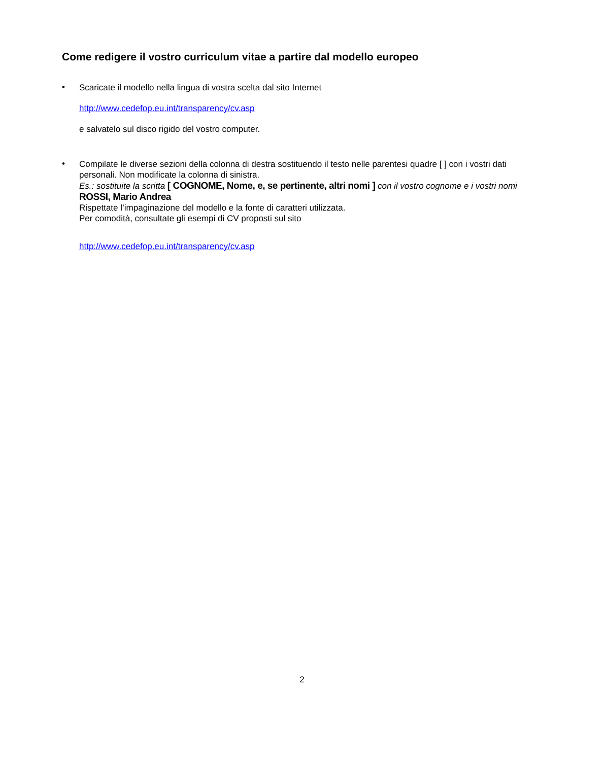Come redigere il vostro curriculum vitae a partire dal modello europeo
•
Scaricate il modello nella lingua di vostra scelta dal sito Internet
http://www.cedefop.eu.int/transparency/cv.asp
e salvatelo sul disco rigido del vostro computer.
•
Compilate le diverse sezioni della colonna di destra sostituendo il testo nelle parentesi quadre [ ] con i vostri dati personali. Non modificate la colonna di sinistra.
Es.: sostituite la scritta [ COGNOME, Nome, e, se pertinente, altri nomi ] con il vostro cognome e i vostri nomi
ROSSI, Mario Andrea
Rispettate l’impaginazione del modello e la fonte di caratteri utilizzata.
Per comodità, consultate gli esempi di CV proposti sul sito
http://www.cedefop.eu.int/transparency/cv.asp
2